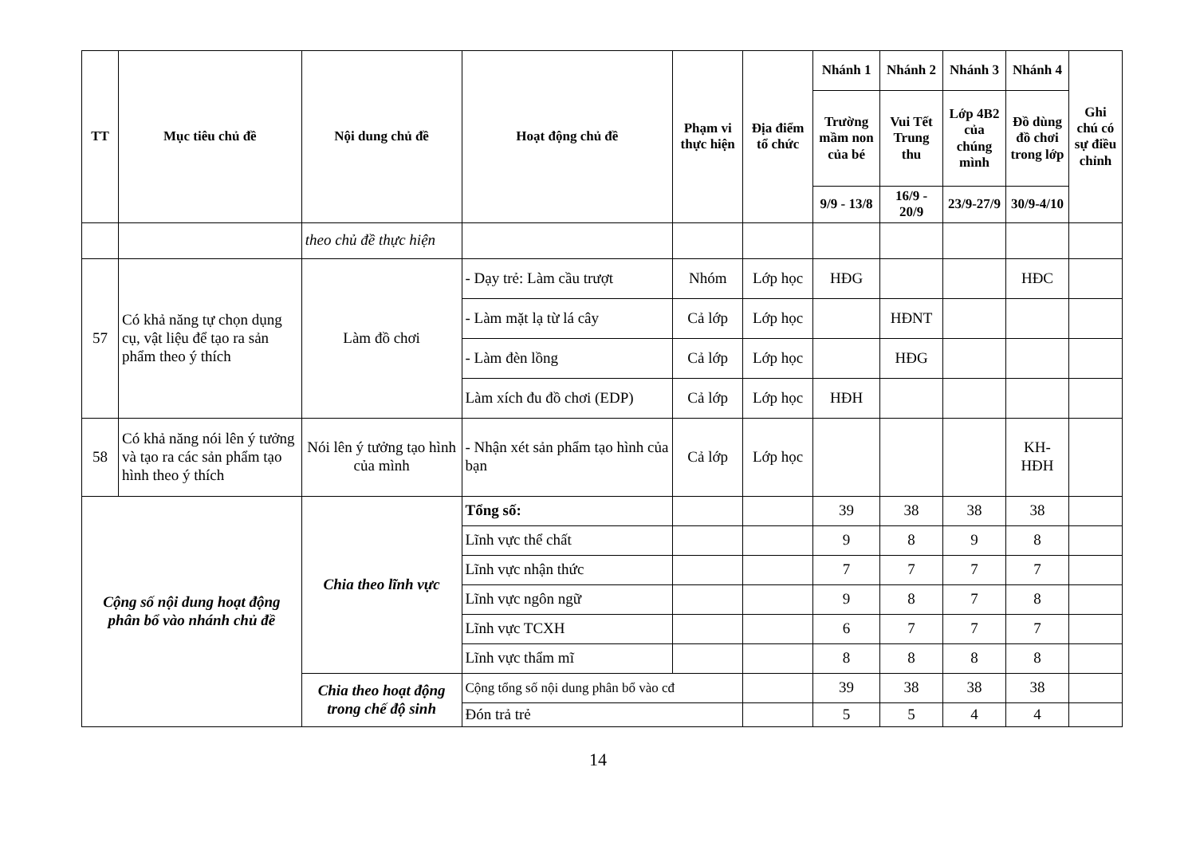| TT | Mục tiêu chủ đề | Nội dung chủ đề | Hoạt động chủ đề | Phạm vi thực hiện | Địa điểm tổ chức | Nhánh 1 | Nhánh 2 | Nhánh 3 | Nhánh 4 | Ghi chú có sự điều chỉnh |
| --- | --- | --- | --- | --- | --- | --- | --- | --- | --- | --- |
| | | | | | | Trường mầm non của bé | Vui Tết Trung thu | Lớp 4B2 của chúng mình | Đồ dùng đồ chơi trong lớp | |
| | | | | | | 9/9 - 13/8 | 16/9 - 20/9 | 23/9-27/9 | 30/9-4/10 | |
| | | theo chủ đề thực hiện | | | | | | | | |
| 57 | Có khả năng tự chọn dụng cụ, vật liệu để tạo ra sản phẩm theo ý thích | Làm đồ chơi | - Dạy trẻ: Làm cầu trượt | Nhóm | Lớp học | HĐG | | | HĐC | |
| | | | - Làm mặt lạ từ lá cây | Cả lớp | Lớp học | | HĐNT | | | |
| | | | - Làm đèn lồng | Cả lớp | Lớp học | | HĐG | | | |
| | | | Làm xích đu đồ chơi (EDP) | Cả lớp | Lớp học | HĐH | | | | |
| 58 | Có khả năng nói lên ý tưởng và tạo ra các sản phẩm tạo hình theo ý thích | Nói lên ý tưởng tạo hình của mình | - Nhận xét sản phẩm tạo hình của bạn | Cả lớp | Lớp học | | | | KH-HĐH | |
| Cộng số nội dung hoạt động phân bổ vào nhánh chủ đề | | Chia theo lĩnh vực | Tổng số: | | | 39 | 38 | 38 | 38 | |
| | | | Lĩnh vực thể chất | | | 9 | 8 | 9 | 8 | |
| | | | Lĩnh vực nhận thức | | | 7 | 7 | 7 | 7 | |
| | | | Lĩnh vực ngôn ngữ | | | 9 | 8 | 7 | 8 | |
| | | | Lĩnh vực TCXH | | | 6 | 7 | 7 | 7 | |
| | | | Lĩnh vực thẩm mĩ | | | 8 | 8 | 8 | 8 | |
| | | Chia theo hoạt động trong chế độ sinh | Cộng tổng số nội dung phân bổ vào cđ | | | 39 | 38 | 38 | 38 | |
| | | | Đón trả trẻ | | | 5 | 5 | 4 | 4 | |
14